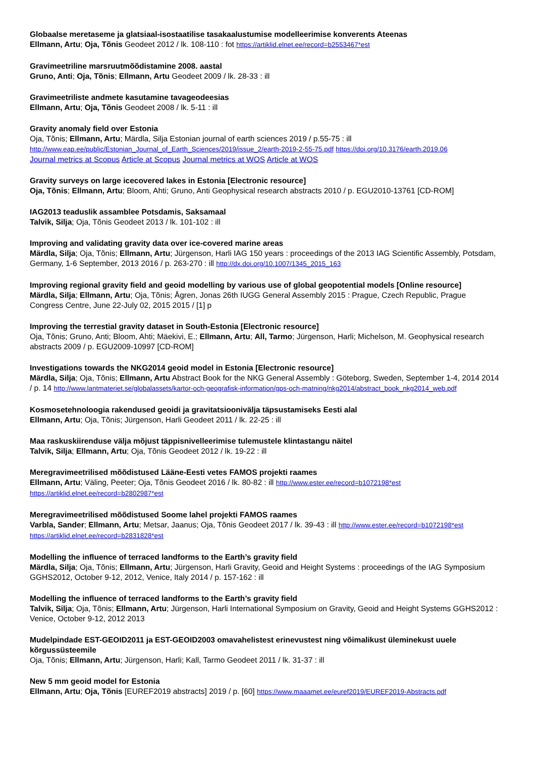Globaalse meretaseme ja glatsiaal-isostaatilise tasakaalustumise modelleerimise konverents Ateenas
Ellmann, Artu; Oja, Tõnis Geodeet 2012 / lk. 108-110 : fot https://artiklid.elnet.ee/record=b2553467*est
Gravimeetriline marsruutmõõdistamine 2008. aastal
Gruno, Anti; Oja, Tõnis; Ellmann, Artu Geodeet 2009 / lk. 28-33 : ill
Gravimeetriliste andmete kasutamine tavageodeesias
Ellmann, Artu; Oja, Tõnis Geodeet 2008 / lk. 5-11 : ill
Gravity anomaly field over Estonia
Oja, Tõnis; Ellmann, Artu; Märdla, Silja Estonian journal of earth sciences 2019 / p.55-75 : ill
http://www.eap.ee/public/Estonian_Journal_of_Earth_Sciences/2019/issue_2/earth-2019-2-55-75.pdf https://doi.org/10.3176/earth.2019.06
Journal metrics at Scopus Article at Scopus Journal metrics at WOS Article at WOS
Gravity surveys on large icecovered lakes in Estonia [Electronic resource]
Oja, Tõnis; Ellmann, Artu; Bloom, Ahti; Gruno, Anti Geophysical research abstracts 2010 / p. EGU2010-13761 [CD-ROM]
IAG2013 teaduslik assamblee Potsdamis, Saksamaal
Talvik, Silja; Oja, Tõnis Geodeet 2013 / lk. 101-102 : ill
Improving and validating gravity data over ice-covered marine areas
Märdla, Silja; Oja, Tõnis; Ellmann, Artu; Jürgenson, Harli IAG 150 years : proceedings of the 2013 IAG Scientific Assembly, Potsdam, Germany, 1-6 September, 2013 2016 / p. 263-270 : ill http://dx.doi.org/10.1007/1345_2015_163
Improving regional gravity field and geoid modelling by various use of global geopotential models [Online resource]
Märdla, Silja; Ellmann, Artu; Oja, Tõnis; Ågren, Jonas 26th IUGG General Assembly 2015 : Prague, Czech Republic, Prague Congress Centre, June 22-July 02, 2015 2015 / [1] p
Improving the terrestial gravity dataset in South-Estonia [Electronic resource]
Oja, Tõnis; Gruno, Anti; Bloom, Ahti; Mäekivi, E.; Ellmann, Artu; All, Tarmo; Jürgenson, Harli; Michelson, M. Geophysical research abstracts 2009 / p. EGU2009-10997 [CD-ROM]
Investigations towards the NKG2014 geoid model in Estonia [Electronic resource]
Märdla, Silja; Oja, Tõnis; Ellmann, Artu Abstract Book for the NKG General Assembly : Göteborg, Sweden, September 1-4, 2014 2014 / p. 14 http://www.lantmateriet.se/globalassets/kartor-och-geografisk-information/gps-och-matning/nkg2014/abstract_book_nkg2014_web.pdf
Kosmosetehnoloogia rakendused geoidi ja gravitatsioonivälja täpsustamiseks Eesti alal
Ellmann, Artu; Oja, Tõnis; Jürgenson, Harli Geodeet 2011 / lk. 22-25 : ill
Maa raskuskiirenduse välja mõjust täppisnivelleerimise tulemustele klintastangu näitel
Talvik, Silja; Ellmann, Artu; Oja, Tõnis Geodeet 2012 / lk. 19-22 : ill
Meregravimeetrilised mõõdistused Lääne-Eesti vetes FAMOS projekti raames
Ellmann, Artu; Väling, Peeter; Oja, Tõnis Geodeet 2016 / lk. 80-82 : ill http://www.ester.ee/record=b1072198*est
https://artiklid.elnet.ee/record=b2802987*est
Meregravimeetrilised mõõdistused Soome lahel projekti FAMOS raames
Varbla, Sander; Ellmann, Artu; Metsar, Jaanus; Oja, Tõnis Geodeet 2017 / lk. 39-43 : ill http://www.ester.ee/record=b1072198*est
https://artiklid.elnet.ee/record=b2831828*est
Modelling the influence of terraced landforms to the Earth’s gravity field
Märdla, Silja; Oja, Tõnis; Ellmann, Artu; Jürgenson, Harli Gravity, Geoid and Height Systems : proceedings of the IAG Symposium GGHS2012, October 9-12, 2012, Venice, Italy 2014 / p. 157-162 : ill
Modelling the influence of terraced landforms to the Earth’s gravity field
Talvik, Silja; Oja, Tõnis; Ellmann, Artu; Jürgenson, Harli International Symposium on Gravity, Geoid and Height Systems GGHS2012 : Venice, October 9-12, 2012 2013
Mudelpindade EST-GEOID2011 ja EST-GEOID2003 omavahelistest erinevustest ning võimalikust üleminekust uuele kõrgussüsteemile
Oja, Tõnis; Ellmann, Artu; Jürgenson, Harli; Kall, Tarmo Geodeet 2011 / lk. 31-37 : ill
New 5 mm geoid model for Estonia
Ellmann, Artu; Oja, Tõnis [EUREF2019 abstracts] 2019 / p. [60] https://www.maaamet.ee/euref2019/EUREF2019-Abstracts.pdf